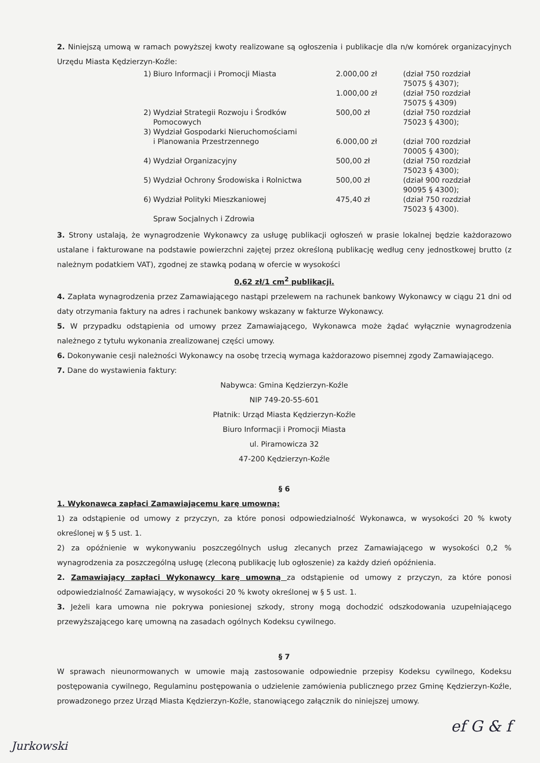2. Niniejszą umową w ramach powyższej kwoty realizowane są ogłoszenia i publikacje dla n/w komórek organizacyjnych Urzędu Miasta Kędzierzyn-Koźle:
| 1) | Biuro Informacji i Promocji Miasta | 2.000,00 zł | (dział 750 rozdział 75075 § 4307); |
| | | 1.000,00 zł | (dział 750 rozdział 75075 § 4309) |
| 2) | Wydział Strategii Rozwoju i Środków Pomocowych | 500,00 zł | (dział 750 rozdział 75023 § 4300); |
| 3) | Wydział Gospodarki Nieruchomościami i Planowania Przestrzennego | 6.000,00 zł | (dział 700 rozdział 70005 § 4300); |
| 4) | Wydział Organizacyjny | 500,00 zł | (dział 750 rozdział 75023 § 4300); |
| 5) | Wydział Ochrony Środowiska i Rolnictwa | 500,00 zł | (dział 900 rozdział 90095 § 4300); |
| 6) | Wydział Polityki Mieszkaniowej Spraw Socjalnych i Zdrowia | 475,40 zł | (dział 750 rozdział 75023 § 4300). |
3. Strony ustalają, że wynagrodzenie Wykonawcy za usługę publikacji ogłoszeń w prasie lokalnej będzie każdorazowo ustalane i fakturowane na podstawie powierzchni zajętej przez określoną publikację według ceny jednostkowej brutto (z należnym podatkiem VAT), zgodnej ze stawką podaną w ofercie w wysokości
0,62 zł/1 cm<sup>2</sup> publikacji.
4. Zapłata wynagrodzenia przez Zamawiającego nastąpi przelewem na rachunek bankowy Wykonawcy w ciągu 21 dni od daty otrzymania faktury na adres i rachunek bankowy wskazany w fakturze Wykonawcy.
5. W przypadku odstąpienia od umowy przez Zamawiającego, Wykonawca może żądać wyłącznie wynagrodzenia należnego z tytułu wykonania zrealizowanej części umowy.
6. Dokonywanie cesji należności Wykonawcy na osobę trzecią wymaga każdorazowo pisemnej zgody Zamawiającego.
7. Dane do wystawienia faktury:
Nabywca: Gmina Kędzierzyn-Koźle
NIP 749-20-55-601
Płatnik: Urząd Miasta Kędzierzyn-Koźle
Biuro Informacji i Promocji Miasta
ul. Piramowicza 32
47-200 Kędzierzyn-Koźle
§ 6
1. Wykonawca zapłaci Zamawiającemu karę umowną:
1) za odstąpienie od umowy z przyczyn, za które ponosi odpowiedzialność Wykonawca, w wysokości 20 % kwoty określonej w § 5 ust. 1.
2) za opóźnienie w wykonywaniu poszczególnych usług zlecanych przez Zamawiającego w wysokości 0,2 % wynagrodzenia za poszczególną usługę (zleconą publikację lub ogłoszenie) za każdy dzień opóźnienia.
2. Zamawiający zapłaci Wykonawcy karę umowną za odstąpienie od umowy z przyczyn, za które ponosi odpowiedzialność Zamawiający, w wysokości 20 % kwoty określonej w § 5 ust. 1.
3. Jeżeli kara umowna nie pokrywa poniesionej szkody, strony mogą dochodzić odszkodowania uzupełniającego przewyższającego karę umowną na zasadach ogólnych Kodeksu cywilnego.
§ 7
W sprawach nieunormowanych w umowie mają zastosowanie odpowiednie przepisy Kodeksu cywilnego, Kodeksu postępowania cywilnego, Regulaminu postępowania o udzielenie zamówienia publicznego przez Gminę Kędzierzyn-Koźle, prowadzonego przez Urząd Miasta Kędzierzyn-Koźle, stanowiącego załącznik do niniejszej umowy.
ef G & f
Jurkowski